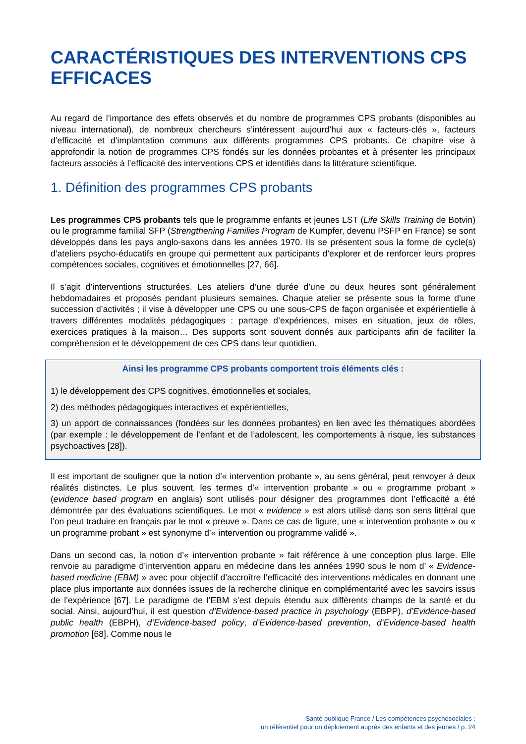CARACTÉRISTIQUES DES INTERVENTIONS CPS EFFICACES
Au regard de l’importance des effets observés et du nombre de programmes CPS probants (disponibles au niveau international), de nombreux chercheurs s’intéressent aujourd’hui aux « facteurs-clés », facteurs d’efficacité et d’implantation communs aux différents programmes CPS probants. Ce chapitre vise à approfondir la notion de programmes CPS fondés sur les données probantes et à présenter les principaux facteurs associés à l’efficacité des interventions CPS et identifiés dans la littérature scientifique.
1. Définition des programmes CPS probants
Les programmes CPS probants tels que le programme enfants et jeunes LST (Life Skills Training de Botvin) ou le programme familial SFP (Strengthening Families Program de Kumpfer, devenu PSFP en France) se sont développés dans les pays anglo-saxons dans les années 1970. Ils se présentent sous la forme de cycle(s) d’ateliers psycho-éducatifs en groupe qui permettent aux participants d’explorer et de renforcer leurs propres compétences sociales, cognitives et émotionnelles [27, 66].
Il s’agit d’interventions structurées. Les ateliers d’une durée d’une ou deux heures sont généralement hebdomadaires et proposés pendant plusieurs semaines. Chaque atelier se présente sous la forme d’une succession d’activités ; il vise à développer une CPS ou une sous-CPS de façon organisée et expérientielle à travers différentes modalités pédagogiques : partage d’expériences, mises en situation, jeux de rôles, exercices pratiques à la maison… Des supports sont souvent donnés aux participants afin de faciliter la compréhension et le développement de ces CPS dans leur quotidien.
Ainsi les programme CPS probants comportent trois éléments clés :
1) le développement des CPS cognitives, émotionnelles et sociales,
2) des méthodes pédagogiques interactives et expérientielles,
3) un apport de connaissances (fondées sur les données probantes) en lien avec les thématiques abordées (par exemple : le développement de l’enfant et de l’adolescent, les comportements à risque, les substances psychoactives [28]).
Il est important de souligner que la notion d’« intervention probante », au sens général, peut renvoyer à deux réalités distinctes. Le plus souvent, les termes d’« intervention probante » ou « programme probant » (evidence based program en anglais) sont utilisés pour désigner des programmes dont l’efficacité a été démontrée par des évaluations scientifiques. Le mot « evidence » est alors utilisé dans son sens littéral que l’on peut traduire en français par le mot « preuve ». Dans ce cas de figure, une « intervention probante » ou « un programme probant » est synonyme d’« intervention ou programme validé ».
Dans un second cas, la notion d’« intervention probante » fait référence à une conception plus large. Elle renvoie au paradigme d’intervention apparu en médecine dans les années 1990 sous le nom d’ « Evidence-based medicine (EBM) » avec pour objectif d’accroître l’efficacité des interventions médicales en donnant une place plus importante aux données issues de la recherche clinique en complémentarité avec les savoirs issus de l’expérience [67]. Le paradigme de l’EBM s’est depuis étendu aux différents champs de la santé et du social. Ainsi, aujourd’hui, il est question d’Evidence-based practice in psychology (EBPP), d’Evidence-based public health (EBPH), d’Evidence-based policy, d’Evidence-based prevention, d’Evidence-based health promotion [68]. Comme nous le
Santé publique France / Les compétences psychosociales :
un référentiel pour un déploiement auprès des enfants et des jeunes / p. 24